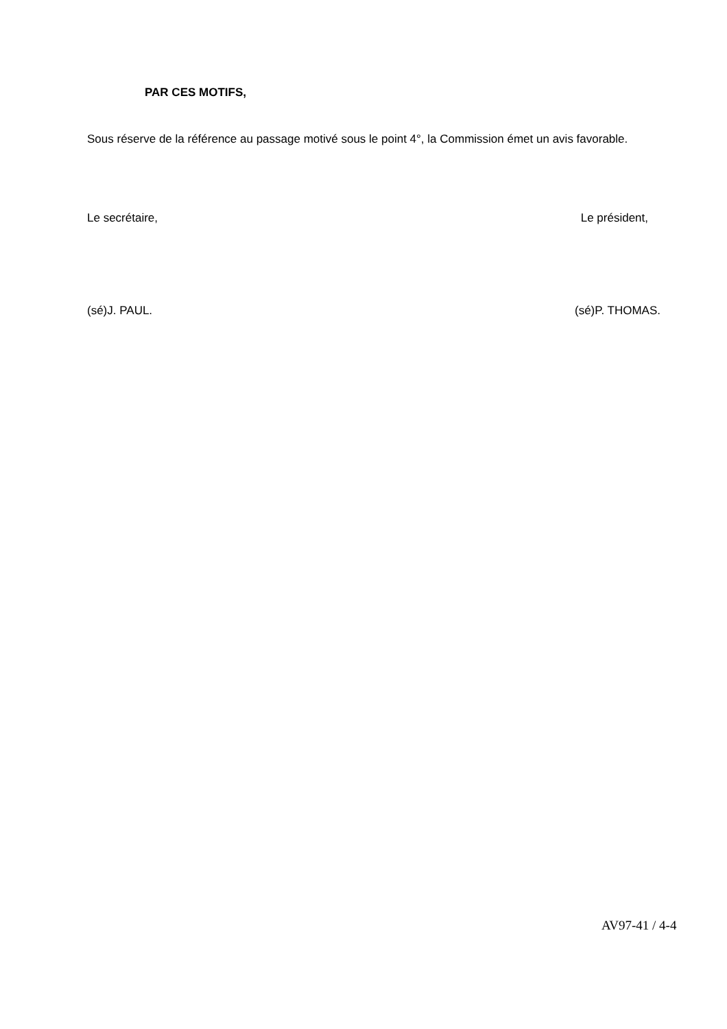PAR CES MOTIFS,
Sous réserve de la référence au passage motivé sous le point 4°, la Commission émet un avis favorable.
Le secrétaire, Le président,
(sé)J. PAUL. (sé)P. THOMAS.
AV97-41 / 4-4